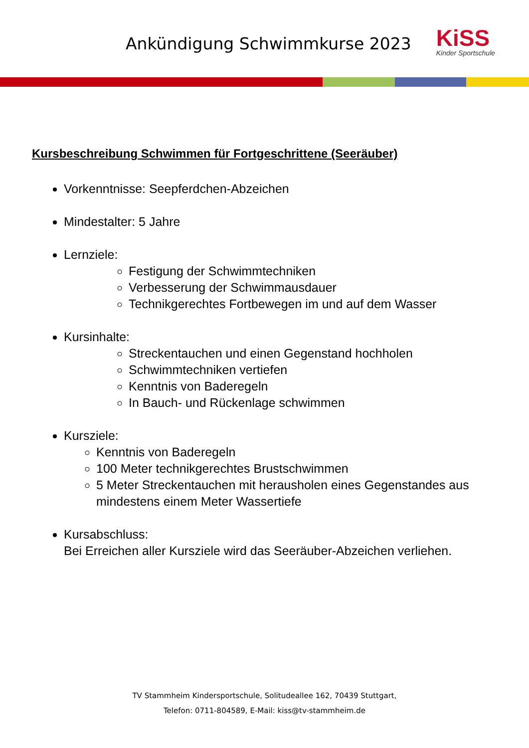Ankündigung Schwimmkurse 2023
KiSS
Kinder Sportschule
Kursbeschreibung Schwimmen für Fortgeschrittene (Seeräuber)
Vorkenntnisse: Seepferdchen-Abzeichen
Mindestalter: 5 Jahre
Lernziele:
Festigung der Schwimmtechniken
Verbesserung der Schwimmausdauer
Technikgerechtes Fortbewegen im und auf dem Wasser
Kursinhalte:
Streckentauchen und einen Gegenstand hochholen
Schwimmtechniken vertiefen
Kenntnis von Baderegeln
In Bauch- und Rückenlage schwimmen
Kursziele:
Kenntnis von Baderegeln
100 Meter technikgerechtes Brustschwimmen
5 Meter Streckentauchen mit herausholen eines Gegenstandes aus mindestens einem Meter Wassertiefe
Kursabschluss:
Bei Erreichen aller Kursziele wird das Seeräuber-Abzeichen verliehen.
TV Stammheim Kindersportschule, Solitudeallee 162, 70439 Stuttgart,
Telefon: 0711-804589, E-Mail: kiss@tv-stammheim.de